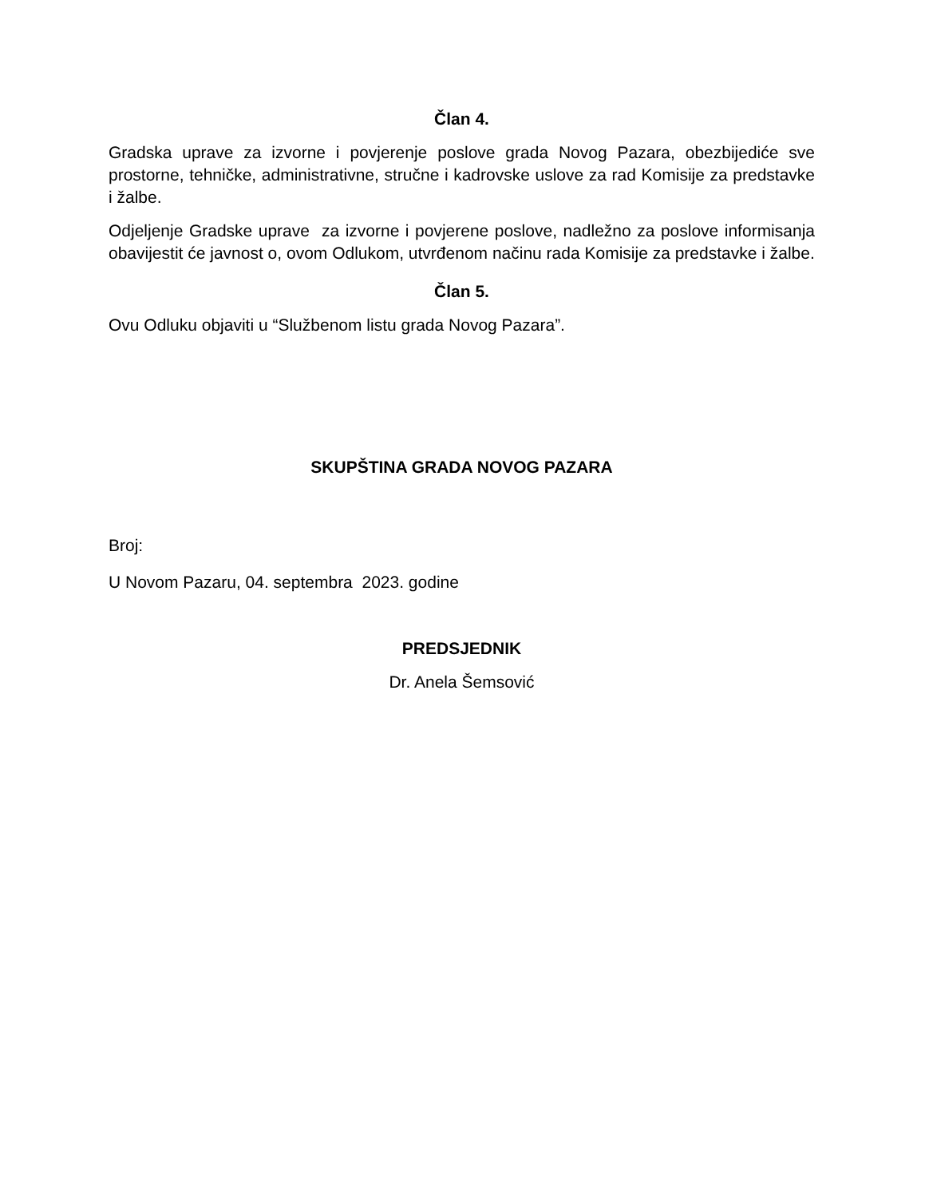Član 4.
Gradska uprave za izvorne i povjerenje poslove grada Novog Pazara, obezbijediće sve prostorne, tehničke, administrativne, stručne i kadrovske uslove za rad Komisije za predstavke i žalbe.
Odjeljenje Gradske uprave za izvorne i povjerene poslove, nadležno za poslove informisanja obavijestit će javnost o, ovom Odlukom, utvrđenom načinu rada Komisije za predstavke i žalbe.
Član 5.
Ovu Odluku objaviti u “Službenom listu grada Novog Pazara”.
SKUPŠTINA GRADA NOVOG PAZARA
Broj:
U Novom Pazaru, 04. septembra 2023. godine
PREDSJEDNIK
Dr. Anela Šemsović